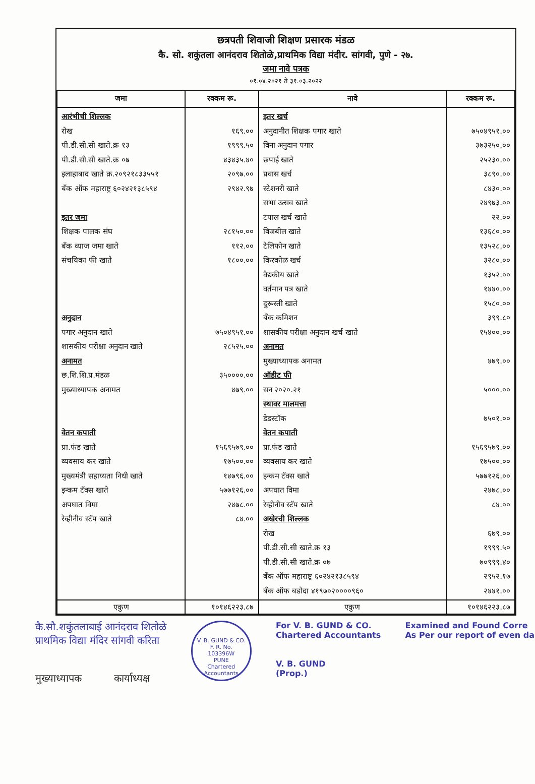छत्रपती शिवाजी शिक्षण प्रसारक मंडळ
कै. सो. शकुंतला आनंदराव शितोळे,प्राथमिक विद्या मंदीर. सांगवी, पुणे - २७.
जमा नावे पत्रक
०१.०४.२०२१ ते ३१.०३.२०२२
| जमा | रक्कम रू. | नावे | रक्कम रू. |
| --- | --- | --- | --- |
| आरंभीची शिल्लक रोख पी.डी.सी.सी खाते.क्र १३ पी.डी.सी.सी खाते.क्र ०७ इलाहाबाद खाते क्र.२०९२१८३३५५१ बँक ऑफ महाराष्ट्र ६०२४२१३८५९४ इतर जमा शिक्षक पालक संघ बँक व्याज जमा खाते संचयिका फी खाते अनुदान पगार अनुदान खाते शासकीय परीक्षा अनुदान खाते अनामत छ.शि.शि.प्र.मंडळ मुख्याध्यापक अनामत वेतन कपाती प्रा.फंड खाते व्यवसाय कर खाते मुख्यमंत्री सहाय्यता निधी खाते इन्कम टॅक्स खाते अपघात विमा रेव्हीनीव स्टॅप खाते | १६९.०० १९९९.५० ४३४३५.४० २०९७.०० २९४२.९७ २८१५०.०० ११२.०० १८००.०० ७५०४९५१.०० २८५२५.०० ३५००००.०० ४७९.०० १५६९५७९.०० १७५००.०० १४७९६.०० ५७७१२६.०० २४७८.०० ८४.०० | इतर खर्च अनुदानीत शिक्षक पगार खाते विना अनुदान पगार छपाई खाते प्रवास खर्च स्टेशनरी खाते सभा उत्सव खाते टपाल खर्च खाते विजबील खाते टेलिफोन खाते किरकोळ खर्च वैद्यकीय खाते वर्तमान पत्र खाते दुरूस्ती खाते बँक कमिशन शासकीय परीक्षा अनुदान खर्च खाते अनामत मुख्याध्यापक अनामत ऑडीट फी सन २०२०.२१ स्थावर मालमत्ता डेडस्टॉक वेतन कपाती प्रा.फंड खाते व्यवसाय कर खाते इन्कम टॅक्स खाते अपघात विमा रेव्हीनीव स्टॅप खाते अखेरची शिल्लक रोख पी.डी.सी.सी खाते.क्र १३ पी.डी.सी.सी खाते.क्र ०७ बँक ऑफ महाराष्ट्र ६०२४२१३८५९४ बँक ऑफ बडोदा ४१९७०२००००९६० | ७५०४९५१.०० ३७३२५०.०० २५२३०.०० ३८९०.०० ८४३०.०० २४९७३.०० २२.०० १३६८०.०० १३५२८.०० ३२८०.०० १३५२.०० १४४०.०० १५८०.०० ३९९.८० १५४००.०० ४७९.०० ५०००.०० ७५०१.०० १५६९५७९.०० १७५००.०० ५७७१२६.०० २४७८.०० ८४.०० ६७९.०० १९९९.५० ७०९९९.४० २९५२.१७ २४४१.०० |
| एकुण | १०१४६२२३.८७ | एकुण | १०१४६२२३.८७ |
कै.सौ.शकुंतलाबाई आनंदराव शितोळे
प्राथमिक विद्या मंदिर सांगवी करिता
मुख्याध्यापक कार्याध्यक्ष
V. B. GUND & CO.
F. R. No.
103396W
PUNE
Chartered Accountants
For V. B. GUND & CO.
Chartered Accountants
V. B. GUND
(Prop.)
Examined and Found Corre
As Per our report of even da